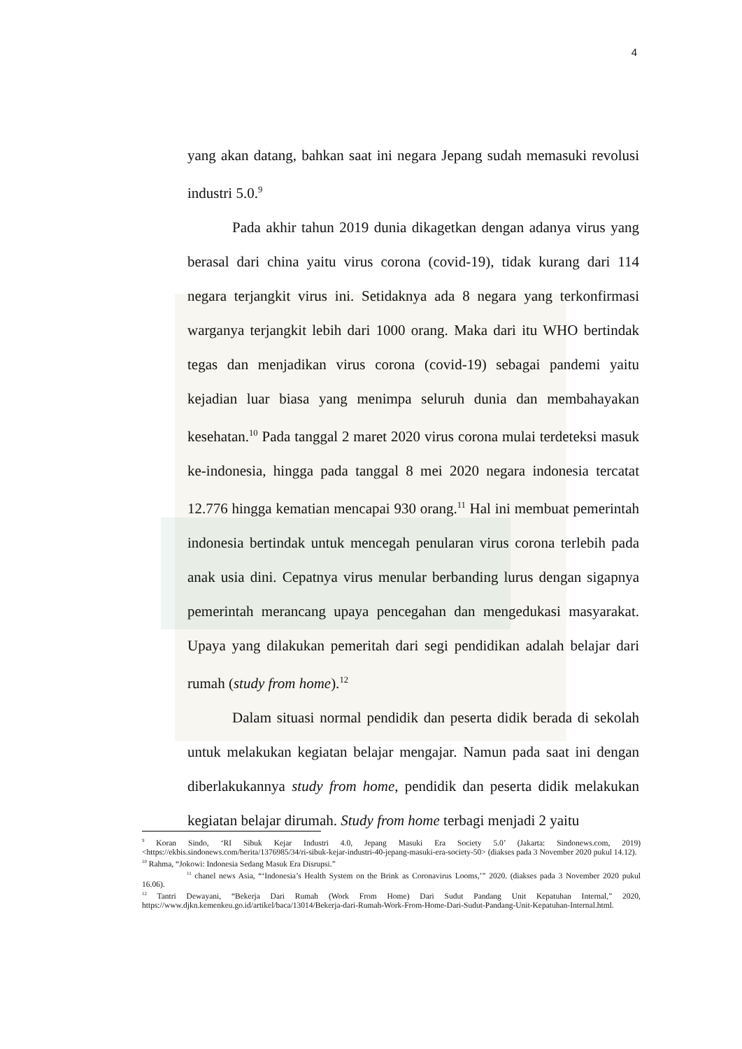4
yang akan datang, bahkan saat ini negara Jepang sudah memasuki revolusi industri 5.0.<sup>9</sup>
Pada akhir tahun 2019 dunia dikagetkan dengan adanya virus yang berasal dari china yaitu virus corona (covid-19), tidak kurang dari 114 negara terjangkit virus ini. Setidaknya ada 8 negara yang terkonfirmasi warganya terjangkit lebih dari 1000 orang. Maka dari itu WHO bertindak tegas dan menjadikan virus corona (covid-19) sebagai pandemi yaitu kejadian luar biasa yang menimpa seluruh dunia dan membahayakan kesehatan.<sup>10</sup> Pada tanggal 2 maret 2020 virus corona mulai terdeteksi masuk ke-indonesia, hingga pada tanggal 8 mei 2020 negara indonesia tercatat 12.776 hingga kematian mencapai 930 orang.<sup>11</sup> Hal ini membuat pemerintah indonesia bertindak untuk mencegah penularan virus corona terlebih pada anak usia dini. Cepatnya virus menular berbanding lurus dengan sigapnya pemerintah merancang upaya pencegahan dan mengedukasi masyarakat. Upaya yang dilakukan pemeritah dari segi pendidikan adalah belajar dari rumah (study from home).<sup>12</sup>
Dalam situasi normal pendidik dan peserta didik berada di sekolah untuk melakukan kegiatan belajar mengajar. Namun pada saat ini dengan diberlakukannya study from home, pendidik dan peserta didik melakukan kegiatan belajar dirumah. Study from home terbagi menjadi 2 yaitu
<sup>9</sup> Koran Sindo, ‘RI Sibuk Kejar Industri 4.0, Jepang Masuki Era Society 5.0’ (Jakarta: Sindonews.com, 2019) <https://ekbis.sindonews.com/berita/1376985/34/ri-sibuk-kejar-industri-40-jepang-masuki-era-society-50> (diakses pada 3 November 2020 pukul 14.12).
<sup>10</sup> Rahma, “Jokowi: Indonesia Sedang Masuk Era Disrupsi.”
<sup>11</sup> chanel news Asia, “‘Indonesia’s Health System on the Brink as Coronavirus Looms,’” 2020. (diakses pada 3 November 2020 pukul 16.06).
<sup>12</sup> Tantri Dewayani, “Bekerja Dari Rumah (Work From Home) Dari Sudut Pandang Unit Kepatuhan Internal,” 2020, https://www.djkn.kemenkeu.go.id/artikel/baca/13014/Bekerja-dari-Rumah-Work-From-Home-Dari-Sudut-Pandang-Unit-Kepatuhan-Internal.html.